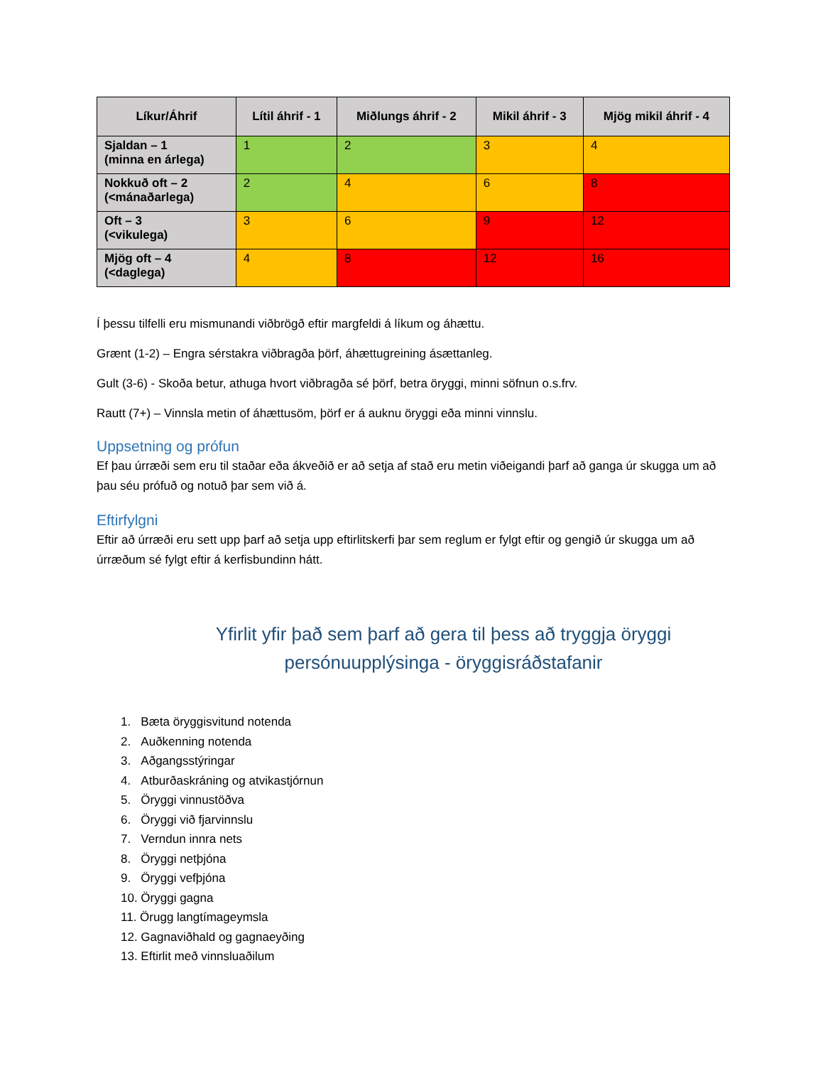| Líkur/Áhrif | Lítil áhrif - 1 | Miðlungs áhrif - 2 | Mikil áhrif - 3 | Mjög mikil áhrif - 4 |
| --- | --- | --- | --- | --- |
| Sjaldan – 1 (minna en árlega) | 1 | 2 | 3 | 4 |
| Nokkuð oft – 2 (<mánaðarlega) | 2 | 4 | 6 | 8 |
| Oft – 3 (<vikulega) | 3 | 6 | 9 | 12 |
| Mjög oft – 4 (<daglega) | 4 | 8 | 12 | 16 |
Í þessu tilfelli eru mismunandi viðbrögð eftir margfeldi á líkum og áhættu.
Grænt (1-2) – Engra sérstakra viðbragða þörf, áhættugreining ásættanleg.
Gult (3-6) - Skoða betur, athuga hvort viðbragða sé þörf, betra öryggi, minni söfnun o.s.frv.
Rautt (7+) – Vinnsla metin of áhættusöm, þörf er á auknu öryggi eða minni vinnslu.
Uppsetning og prófun
Ef þau úrræði sem eru til staðar eða ákveðið er að setja af stað eru metin viðeigandi þarf að ganga úr skugga um að þau séu prófuð og notuð þar sem við á.
Eftirfylgni
Eftir að úrræði eru sett upp þarf að setja upp eftirlitskerfi þar sem reglum er fylgt eftir og gengið úr skugga um að úrræðum sé fylgt eftir á kerfisbundinn hátt.
Yfirlit yfir það sem þarf að gera til þess að tryggja öryggi
persónuupplýsinga - öryggisráðstafanir
1. Bæta öryggisvitund notenda
2. Auðkenning notenda
3. Aðgangsstýringar
4. Atburðaskráning og atvikastjórnun
5. Öryggi vinnustöðva
6. Öryggi við fjarvinnslu
7. Verndun innra nets
8. Öryggi netþjóna
9. Öryggi vefþjóna
10. Öryggi gagna
11. Örugg langtímageymsla
12. Gagnaviðhald og gagnaeyðing
13. Eftirlit með vinnsluaðilum